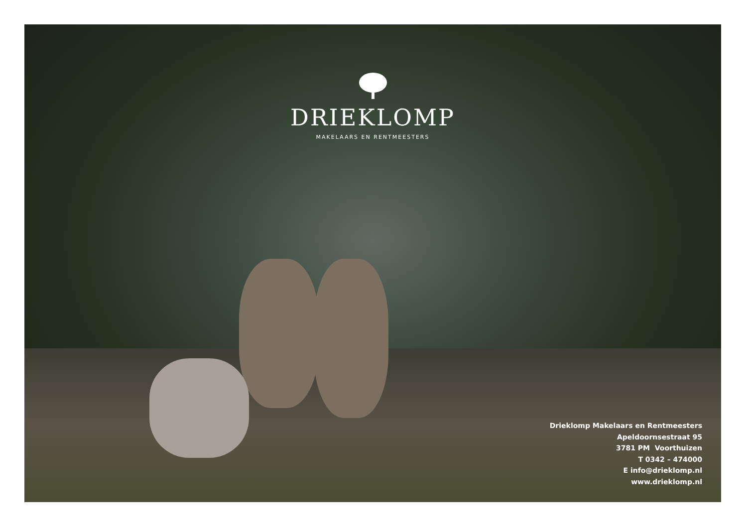DRIEKLOMP
MAKELAARS EN RENTMEESTERS
Drieklomp Makelaars en Rentmeesters
Apeldoornsestraat 95
3781 PM Voorthuizen
T 0342 – 474000
E info@drieklomp.nl
www.drieklomp.nl